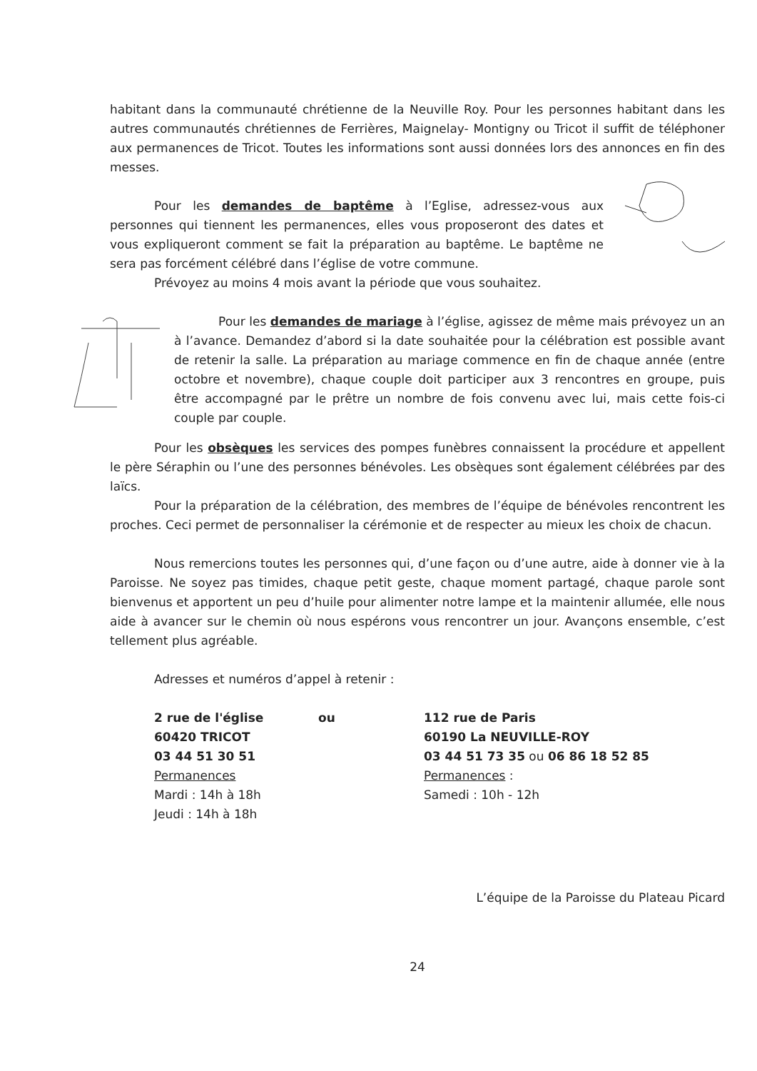habitant dans la communauté chrétienne de la Neuville Roy. Pour les personnes habitant dans les autres communautés chrétiennes de Ferrières, Maignelay- Montigny ou Tricot il suffit de téléphoner aux permanences de Tricot. Toutes les informations sont aussi données lors des annonces en fin des messes.
Pour les demandes de baptême à l’Eglise, adressez-vous aux personnes qui tiennent les permanences, elles vous proposeront des dates et vous expliqueront comment se fait la préparation au baptême. Le baptême ne sera pas forcément célébré dans l’église de votre commune.
Prévoyez au moins 4 mois avant la période que vous souhaitez.
Pour les demandes de mariage à l’église, agissez de même mais prévoyez un an à l’avance. Demandez d’abord si la date souhaitée pour la célébration est possible avant de retenir la salle. La préparation au mariage commence en fin de chaque année (entre octobre et novembre), chaque couple doit participer aux 3 rencontres en groupe, puis être accompagné par le prêtre un nombre de fois convenu avec lui, mais cette fois-ci couple par couple.
Pour les obsèques les services des pompes funèbres connaissent la procédure et appellent le père Séraphin ou l’une des personnes bénévoles. Les obsèques sont également célébrées par des laïcs.
Pour la préparation de la célébration, des membres de l’équipe de bénévoles rencontrent les proches. Ceci permet de personnaliser la cérémonie et de respecter au mieux les choix de chacun.
Nous remercions toutes les personnes qui, d’une façon ou d’une autre, aide à donner vie à la Paroisse. Ne soyez pas timides, chaque petit geste, chaque moment partagé, chaque parole sont bienvenus et apportent un peu d’huile pour alimenter notre lampe et la maintenir allumée, elle nous aide à avancer sur le chemin où nous espérons vous rencontrer un jour. Avançons ensemble, c’est tellement plus agréable.
Adresses et numéros d’appel à retenir :
2 rue de l'église
60420 TRICOT
03 44 51 30 51
Permanences
Mardi : 14h à 18h
Jeudi : 14h à 18h
ou 112 rue de Paris
60190 La NEUVILLE-ROY
03 44 51 73 35 ou 06 86 18 52 85
Permanences :
Samedi : 10h - 12h
L’équipe de la Paroisse du Plateau Picard
24